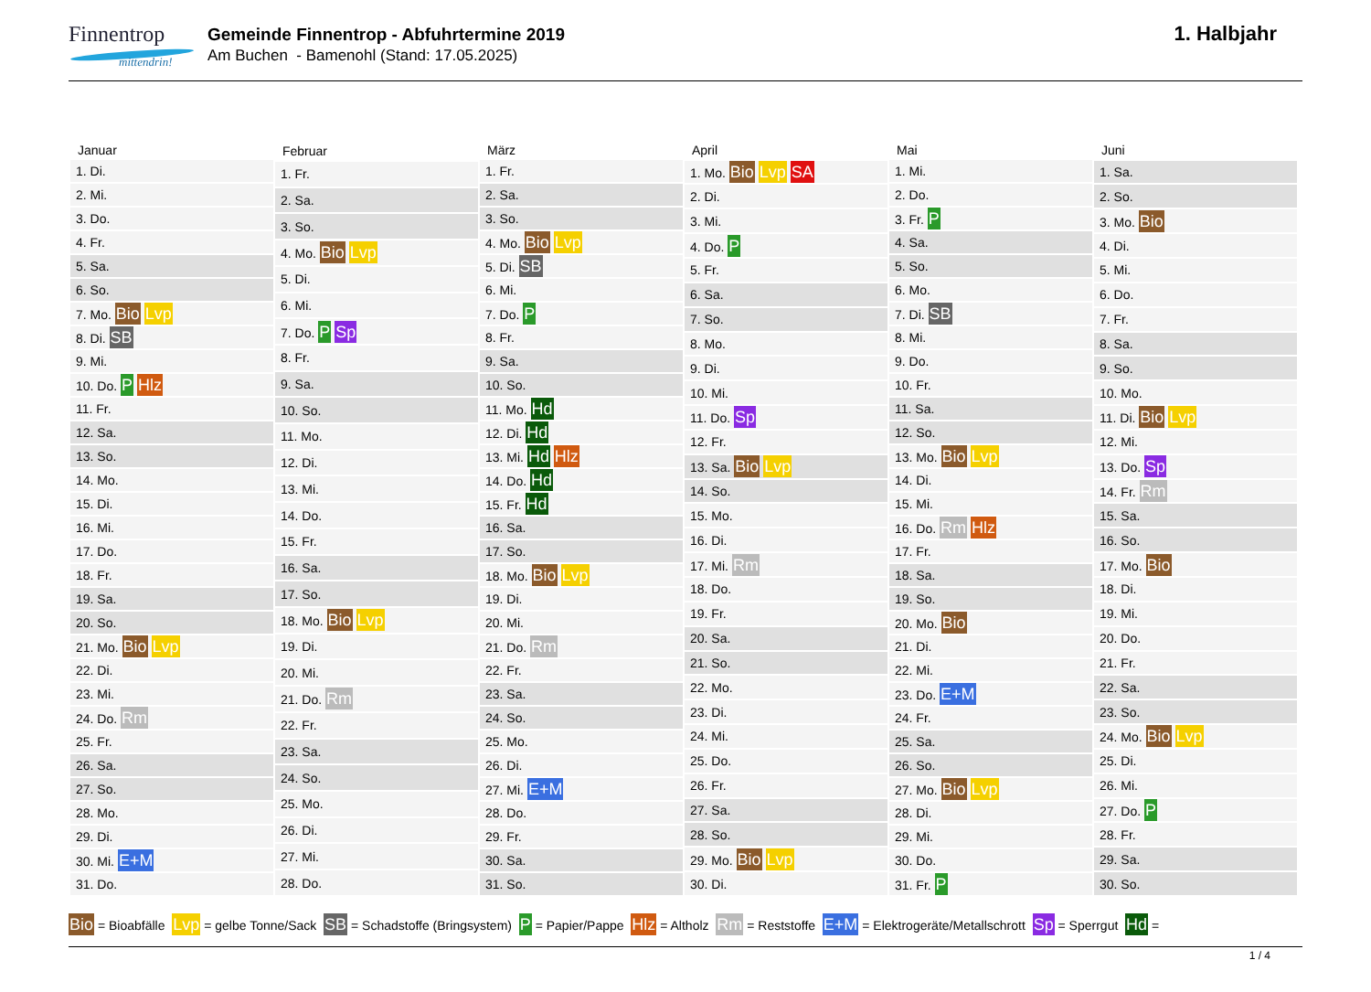Finnentrop
mittendrin!
Gemeinde Finnentrop - Abfuhrtermine 2019
Am Buchen - Bamenohl (Stand: 17.05.2025)
1. Halbjahr
| Januar |
| --- |
| 1. Di. |
| 2. Mi. |
| 3. Do. |
| 4. Fr. |
| 5. Sa. |
| 6. So. |
| 7. Mo. Bio Lvp |
| 8. Di. SB |
| 9. Mi. |
| 10. Do. P Hlz |
| 11. Fr. |
| 12. Sa. |
| 13. So. |
| 14. Mo. |
| 15. Di. |
| 16. Mi. |
| 17. Do. |
| 18. Fr. |
| 19. Sa. |
| 20. So. |
| 21. Mo. Bio Lvp |
| 22. Di. |
| 23. Mi. |
| 24. Do. Rm |
| 25. Fr. |
| 26. Sa. |
| 27. So. |
| 28. Mo. |
| 29. Di. |
| 30. Mi. E+M |
| 31. Do. |
| Februar |
| --- |
| 1. Fr. |
| 2. Sa. |
| 3. So. |
| 4. Mo. Bio Lvp |
| 5. Di. |
| 6. Mi. |
| 7. Do. P Sp |
| 8. Fr. |
| 9. Sa. |
| 10. So. |
| 11. Mo. |
| 12. Di. |
| 13. Mi. |
| 14. Do. |
| 15. Fr. |
| 16. Sa. |
| 17. So. |
| 18. Mo. Bio Lvp |
| 19. Di. |
| 20. Mi. |
| 21. Do. Rm |
| 22. Fr. |
| 23. Sa. |
| 24. So. |
| 25. Mo. |
| 26. Di. |
| 27. Mi. |
| 28. Do. |
| März |
| --- |
| 1. Fr. |
| 2. Sa. |
| 3. So. |
| 4. Mo. Bio Lvp |
| 5. Di. SB |
| 6. Mi. |
| 7. Do. P |
| 8. Fr. |
| 9. Sa. |
| 10. So. |
| 11. Mo. Hd |
| 12. Di. Hd |
| 13. Mi. Hd Hlz |
| 14. Do. Hd |
| 15. Fr. Hd |
| 16. Sa. |
| 17. So. |
| 18. Mo. Bio Lvp |
| 19. Di. |
| 20. Mi. |
| 21. Do. Rm |
| 22. Fr. |
| 23. Sa. |
| 24. So. |
| 25. Mo. |
| 26. Di. |
| 27. Mi. E+M |
| 28. Do. |
| 29. Fr. |
| 30. Sa. |
| 31. So. |
| April |
| --- |
| 1. Mo. Bio Lvp SA |
| 2. Di. |
| 3. Mi. |
| 4. Do. P |
| 5. Fr. |
| 6. Sa. |
| 7. So. |
| 8. Mo. |
| 9. Di. |
| 10. Mi. |
| 11. Do. Sp |
| 12. Fr. |
| 13. Sa. Bio Lvp |
| 14. So. |
| 15. Mo. |
| 16. Di. |
| 17. Mi. Rm |
| 18. Do. |
| 19. Fr. |
| 20. Sa. |
| 21. So. |
| 22. Mo. |
| 23. Di. |
| 24. Mi. |
| 25. Do. |
| 26. Fr. |
| 27. Sa. |
| 28. So. |
| 29. Mo. Bio Lvp |
| 30. Di. |
| Mai |
| --- |
| 1. Mi. |
| 2. Do. |
| 3. Fr. P |
| 4. Sa. |
| 5. So. |
| 6. Mo. |
| 7. Di. SB |
| 8. Mi. |
| 9. Do. |
| 10. Fr. |
| 11. Sa. |
| 12. So. |
| 13. Mo. Bio Lvp |
| 14. Di. |
| 15. Mi. |
| 16. Do. Rm Hlz |
| 17. Fr. |
| 18. Sa. |
| 19. So. |
| 20. Mo. Bio |
| 21. Di. |
| 22. Mi. |
| 23. Do. E+M |
| 24. Fr. |
| 25. Sa. |
| 26. So. |
| 27. Mo. Bio Lvp |
| 28. Di. |
| 29. Mi. |
| 30. Do. |
| 31. Fr. P |
| Juni |
| --- |
| 1. Sa. |
| 2. So. |
| 3. Mo. Bio |
| 4. Di. |
| 5. Mi. |
| 6. Do. |
| 7. Fr. |
| 8. Sa. |
| 9. So. |
| 10. Mo. |
| 11. Di. Bio Lvp |
| 12. Mi. |
| 13. Do. Sp |
| 14. Fr. Rm |
| 15. Sa. |
| 16. So. |
| 17. Mo. Bio |
| 18. Di. |
| 19. Mi. |
| 20. Do. |
| 21. Fr. |
| 22. Sa. |
| 23. So. |
| 24. Mo. Bio Lvp |
| 25. Di. |
| 26. Mi. |
| 27. Do. P |
| 28. Fr. |
| 29. Sa. |
| 30. So. |
Bio = Bioabfälle Lvp = gelbe Tonne/Sack SB = Schadstoffe (Bringsystem) P = Papier/Pappe Hlz = Altholz Rm = Reststoffe E+M = Elektrogeräte/Metallschrott Sp = Sperrgut Hd =
1 / 4